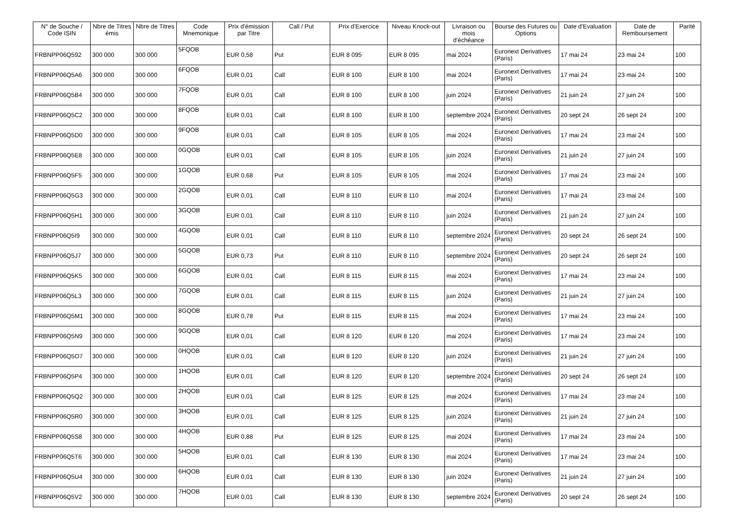| N° de Souche / Code ISIN | Nbre de Titres émis | Nbre de Titres | Code Mnemonique | Prix d'émission par Titre | Call / Put | Prix d'Exercice | Niveau Knock-out | Livraison ou mois d'échéance | Bourse des Futures ou Options | Date d'Evaluation | Date de Remboursement | Parité |
| --- | --- | --- | --- | --- | --- | --- | --- | --- | --- | --- | --- | --- |
| FRBNPP06Q592 | 300 000 | 300 000 | 5FQOB | EUR 0,58 | Put | EUR 8 095 | EUR 8 095 | mai 2024 | Euronext Derivatives (Paris) | 17 mai 24 | 23 mai 24 | 100 |
| FRBNPP06Q5A6 | 300 000 | 300 000 | 6FQOB | EUR 0,01 | Call | EUR 8 100 | EUR 8 100 | mai 2024 | Euronext Derivatives (Paris) | 17 mai 24 | 23 mai 24 | 100 |
| FRBNPP06Q5B4 | 300 000 | 300 000 | 7FQOB | EUR 0,01 | Call | EUR 8 100 | EUR 8 100 | juin 2024 | Euronext Derivatives (Paris) | 21 juin 24 | 27 juin 24 | 100 |
| FRBNPP06Q5C2 | 300 000 | 300 000 | 8FQOB | EUR 0,01 | Call | EUR 8 100 | EUR 8 100 | septembre 2024 | Euronext Derivatives (Paris) | 20 sept 24 | 26 sept 24 | 100 |
| FRBNPP06Q5D0 | 300 000 | 300 000 | 9FQOB | EUR 0,01 | Call | EUR 8 105 | EUR 8 105 | mai 2024 | Euronext Derivatives (Paris) | 17 mai 24 | 23 mai 24 | 100 |
| FRBNPP06Q5E8 | 300 000 | 300 000 | 0GQOB | EUR 0,01 | Call | EUR 8 105 | EUR 8 105 | juin 2024 | Euronext Derivatives (Paris) | 21 juin 24 | 27 juin 24 | 100 |
| FRBNPP06Q5F5 | 300 000 | 300 000 | 1GQOB | EUR 0,68 | Put | EUR 8 105 | EUR 8 105 | mai 2024 | Euronext Derivatives (Paris) | 17 mai 24 | 23 mai 24 | 100 |
| FRBNPP06Q5G3 | 300 000 | 300 000 | 2GQOB | EUR 0,01 | Call | EUR 8 110 | EUR 8 110 | mai 2024 | Euronext Derivatives (Paris) | 17 mai 24 | 23 mai 24 | 100 |
| FRBNPP06Q5H1 | 300 000 | 300 000 | 3GQOB | EUR 0,01 | Call | EUR 8 110 | EUR 8 110 | juin 2024 | Euronext Derivatives (Paris) | 21 juin 24 | 27 juin 24 | 100 |
| FRBNPP06Q5I9 | 300 000 | 300 000 | 4GQOB | EUR 0,01 | Call | EUR 8 110 | EUR 8 110 | septembre 2024 | Euronext Derivatives (Paris) | 20 sept 24 | 26 sept 24 | 100 |
| FRBNPP06Q5J7 | 300 000 | 300 000 | 5GQOB | EUR 0,73 | Put | EUR 8 110 | EUR 8 110 | septembre 2024 | Euronext Derivatives (Paris) | 20 sept 24 | 26 sept 24 | 100 |
| FRBNPP06Q5K5 | 300 000 | 300 000 | 6GQOB | EUR 0,01 | Call | EUR 8 115 | EUR 8 115 | mai 2024 | Euronext Derivatives (Paris) | 17 mai 24 | 23 mai 24 | 100 |
| FRBNPP06Q5L3 | 300 000 | 300 000 | 7GQOB | EUR 0,01 | Call | EUR 8 115 | EUR 8 115 | juin 2024 | Euronext Derivatives (Paris) | 21 juin 24 | 27 juin 24 | 100 |
| FRBNPP06Q5M1 | 300 000 | 300 000 | 8GQOB | EUR 0,78 | Put | EUR 8 115 | EUR 8 115 | mai 2024 | Euronext Derivatives (Paris) | 17 mai 24 | 23 mai 24 | 100 |
| FRBNPP06Q5N9 | 300 000 | 300 000 | 9GQOB | EUR 0,01 | Call | EUR 8 120 | EUR 8 120 | mai 2024 | Euronext Derivatives (Paris) | 17 mai 24 | 23 mai 24 | 100 |
| FRBNPP06Q5O7 | 300 000 | 300 000 | 0HQOB | EUR 0,01 | Call | EUR 8 120 | EUR 8 120 | juin 2024 | Euronext Derivatives (Paris) | 21 juin 24 | 27 juin 24 | 100 |
| FRBNPP06Q5P4 | 300 000 | 300 000 | 1HQOB | EUR 0,01 | Call | EUR 8 120 | EUR 8 120 | septembre 2024 | Euronext Derivatives (Paris) | 20 sept 24 | 26 sept 24 | 100 |
| FRBNPP06Q5Q2 | 300 000 | 300 000 | 2HQOB | EUR 0,01 | Call | EUR 8 125 | EUR 8 125 | mai 2024 | Euronext Derivatives (Paris) | 17 mai 24 | 23 mai 24 | 100 |
| FRBNPP06Q5R0 | 300 000 | 300 000 | 3HQOB | EUR 0,01 | Call | EUR 8 125 | EUR 8 125 | juin 2024 | Euronext Derivatives (Paris) | 21 juin 24 | 27 juin 24 | 100 |
| FRBNPP06Q5S8 | 300 000 | 300 000 | 4HQOB | EUR 0,88 | Put | EUR 8 125 | EUR 8 125 | mai 2024 | Euronext Derivatives (Paris) | 17 mai 24 | 23 mai 24 | 100 |
| FRBNPP06Q5T6 | 300 000 | 300 000 | 5HQOB | EUR 0,01 | Call | EUR 8 130 | EUR 8 130 | mai 2024 | Euronext Derivatives (Paris) | 17 mai 24 | 23 mai 24 | 100 |
| FRBNPP06Q5U4 | 300 000 | 300 000 | 6HQOB | EUR 0,01 | Call | EUR 8 130 | EUR 8 130 | juin 2024 | Euronext Derivatives (Paris) | 21 juin 24 | 27 juin 24 | 100 |
| FRBNPP06Q5V2 | 300 000 | 300 000 | 7HQOB | EUR 0,01 | Call | EUR 8 130 | EUR 8 130 | septembre 2024 | Euronext Derivatives (Paris) | 20 sept 24 | 26 sept 24 | 100 |